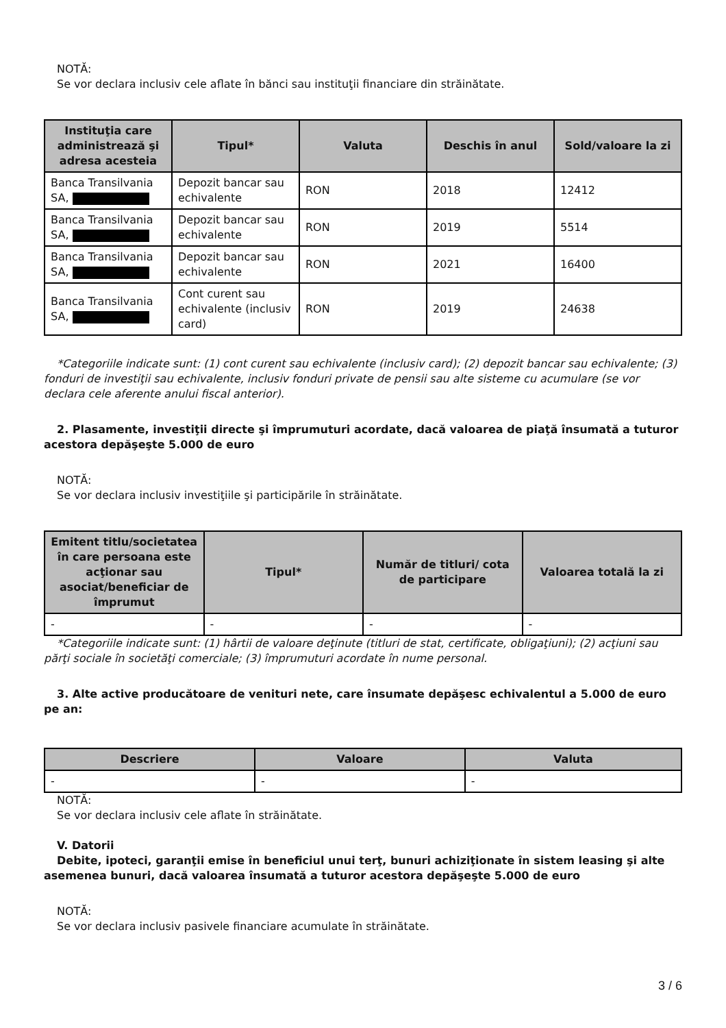NOTĂ:
Se vor declara inclusiv cele aflate în bănci sau instituţii financiare din străinătate.
| Instituţia care administrează şi adresa acesteia | Tipul* | Valuta | Deschis în anul | Sold/valoare la zi |
| --- | --- | --- | --- | --- |
| Banca Transilvania SA, | Depozit bancar sau echivalente | RON | 2018 | 12412 |
| Banca Transilvania SA, | Depozit bancar sau echivalente | RON | 2019 | 5514 |
| Banca Transilvania SA, | Depozit bancar sau echivalente | RON | 2021 | 16400 |
| Banca Transilvania SA, | Cont curent sau echivalente (inclusiv card) | RON | 2019 | 24638 |
*Categoriile indicate sunt: (1) cont curent sau echivalente (inclusiv card); (2) depozit bancar sau echivalente; (3) fonduri de investiţii sau echivalente, inclusiv fonduri private de pensii sau alte sisteme cu acumulare (se vor declara cele aferente anului fiscal anterior).
2. Plasamente, investiţii directe şi împrumuturi acordate, dacă valoarea de piaţă însumată a tuturor acestora depăşeşte 5.000 de euro
NOTĂ:
Se vor declara inclusiv investiţiile şi participările în străinătate.
| Emitent titlu/societatea în care persoana este acţionar sau asociat/beneficiar de împrumut | Tipul* | Număr de titluri/ cota de participare | Valoarea totală la zi |
| --- | --- | --- | --- |
| - | - | - | - |
*Categoriile indicate sunt: (1) hârtii de valoare deţinute (titluri de stat, certificate, obligaţiuni); (2) acţiuni sau părţi sociale în societăţi comerciale; (3) împrumuturi acordate în nume personal.
3. Alte active producătoare de venituri nete, care însumate depăşesc echivalentul a 5.000 de euro pe an:
| Descriere | Valoare | Valuta |
| --- | --- | --- |
| - | - | - |
NOTĂ:
Se vor declara inclusiv cele aflate în străinătate.
V. Datorii
Debite, ipoteci, garanţii emise în beneficiul unui terţ, bunuri achiziţionate în sistem leasing şi alte asemenea bunuri, dacă valoarea însumată a tuturor acestora depăşeşte 5.000 de euro
NOTĂ:
Se vor declara inclusiv pasivele financiare acumulate în străinătate.
3 / 6